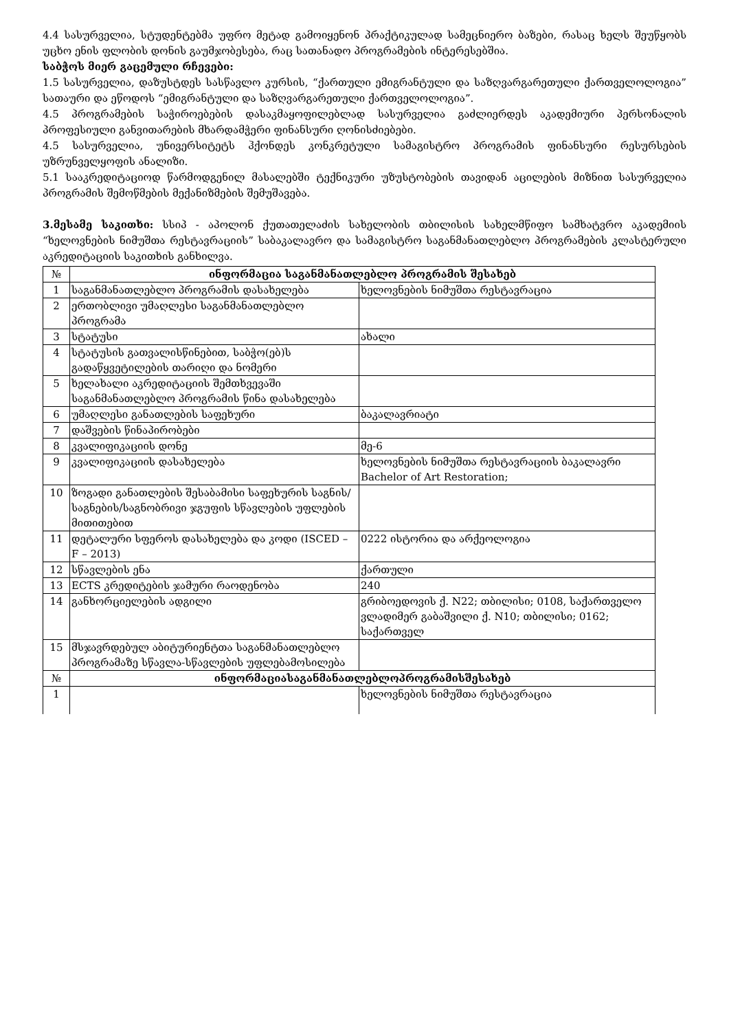4.4 სასურველია, სტუდენტებმა უფრო მეტად გამოიყენონ პრაქტიკულად სამეცნიერო ბაზები, რასაც ხელს შეუწყობს უცხო ენის ფლობის დონის გაუმჯობესება, რაც სათანადო პროგრამების ინტერესებშია.
საბჭოს მიერ გაცემული რჩევები:
1.5 სასურველია, დაზუსტდეს სასწავლო კურსის, “ქართული ემიგრანტული და საზღვარგარეთული ქართველოლოგია” სათაური და ეწოდოს “ემიგრანტული და საზღვარგარეთული ქართველოლოგია”.
4.5 პროგრამების საჭიროებების დასაკმაყოფილებლად სასურველია გაძლიერდეს აკადემიური პერსონალის პროფესიული განვითარების მხარდამჭერი ფინანსური ღონისძიებები.
4.5 სასურველია, უნივერსიტეტს ჰქონდეს კონკრეტული სამაგისტრო პროგრამის ფინანსური რესურსების უზრუნველყოფის ანალიზი.
5.1 სააკრედიტაციოდ წარმოდგენილ მასალებში ტექნიკური უზუსტობების თავიდან აცილების მიზნით სასურველია პროგრამის შემოწმების მექანიზმების შემუშავება.
3.მესამე საკითხი: სსიპ - აპოლონ ქუთათელაძის სახელობის თბილისის სახელმწიფო სამხატვრო აკადემიის “ხელოვნების ნიმუშთა რესტავრაციის” საბაკალავრო და სამაგისტრო საგანმანათლებლო პროგრამების კლასტერული აკრედიტაციის საკითხის განხილვა.
| № | ინფორმაცია საგანმანათლებლო პროგრამის შესახებ | |
| 1 | საგანმანათლებლო პროგრამის დასახელება | ხელოვნების ნიმუშთა რესტავრაცია |
| 2 | ერთობლივი უმაღლესი საგანმანათლებლო პროგრამა | |
| 3 | სტატუსი | ახალი |
| 4 | სტატუსის გათვალისწინებით, საბჭო(ებ)ს გადაწყვეტილების თარიღი და ნომერი | |
| 5 | ხელახალი აკრედიტაციის შემთხვევაში საგანმანათლებლო პროგრამის წინა დასახელება | |
| 6 | უმაღლესი განათლების საფეხური | ბაკალავრიატი |
| 7 | დაშვების წინაპირობები | |
| 8 | კვალიფიკაციის დონე | მე-6 |
| 9 | კვალიფიკაციის დასახელება | ხელოვნების ნიმუშთა რესტავრაციის ბაკალავრი Bachelor of Art Restoration; |
| 10 | ზოგადი განათლების შესაბამისი საფეხურის საგნის/საგნების/საგნობრივი ჯგუფის სწავლების უფლების მითითებით | |
| 11 | დეტალური სფეროს დასახელება და კოდი (ISCED – F – 2013) | 0222 ისტორია და არქეოლოგია |
| 12 | სწავლების ენა | ქართული |
| 13 | ECTS კრედიტების ჯამური რაოდენობა | 240 |
| 14 | განხორციელების ადგილი | გრიბოედოვის ქ. N22; თბილისი; 0108, საქართველო ვლადიმერ გაბაშვილი ქ. N10; თბილისი; 0162; საქართველ |
| 15 | მსჯავრდებულ აბიტურიენტთა საგანმანათლებლო პროგრამაზე სწავლა-სწავლების უფლებამოსილება | |
| № | ინფორმაციასაგანმანათლებლოპროგრამისშესახებ | |
| 1 | | ხელოვნების ნიმუშთა რესტავრაცია |